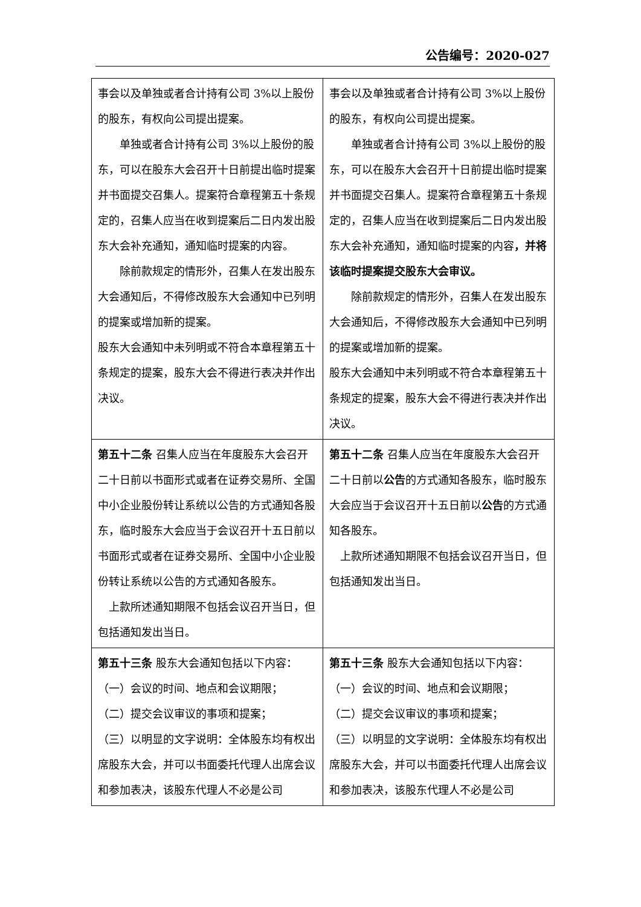公告编号：2020-027
| 事会以及单独或者合计持有公司 3%以上股份的股东，有权向公司提出提案。 单独或者合计持有公司 3%以上股份的股东，可以在股东大会召开十日前提出临时提案并书面提交召集人。提案符合章程第五十条规定的，召集人应当在收到提案后二日内发出股东大会补充通知，通知临时提案的内容。 除前款规定的情形外，召集人在发出股东大会通知后，不得修改股东大会通知中已列明的提案或增加新的提案。 股东大会通知中未列明或不符合本章程第五十条规定的提案，股东大会不得进行表决并作出决议。 | 事会以及单独或者合计持有公司 3%以上股份的股东，有权向公司提出提案。 单独或者合计持有公司 3%以上股份的股东，可以在股东大会召开十日前提出临时提案并书面提交召集人。提案符合章程第五十条规定的，召集人应当在收到提案后二日内发出股东大会补充通知，通知临时提案的内容 ，并将该临时提案提交股东大会审议。 除前款规定的情形外，召集人在发出股东大会通知后，不得修改股东大会通知中已列明的提案或增加新的提案。 股东大会通知中未列明或不符合本章程第五十条规定的提案，股东大会不得进行表决并作出决议。 |
| 第五十二条 召集人应当在年度股东大会召开二十日前以书面形式或者在证券交易所、全国中小企业股份转让系统以公告的方式通知各股东，临时股东大会应当于会议召开十五日前以书面形式或者在证券交易所、全国中小企业股份转让系统以公告的方式通知各股东。 上款所述通知期限不包括会议召开当日，但包括通知发出当日。 | 第五十二条 召集人应当在年度股东大会召开二十日前以 公告 的方式通知各股东，临时股东大会应当于会议召开十五日前以 公告 的方式通知各股东。 上款所述通知期限不包括会议召开当日，但包括通知发出当日。 |
| 第五十三条 股东大会通知包括以下内容： （一）会议的时间、地点和会议期限； （二）提交会议审议的事项和提案； （三）以明显的文字说明：全体股东均有权出席股东大会，并可以书面委托代理人出席会议和参加表决，该股东代理人不必是公司 | 第五十三条 股东大会通知包括以下内容： （一）会议的时间、地点和会议期限； （二）提交会议审议的事项和提案； （三）以明显的文字说明：全体股东均有权出席股东大会，并可以书面委托代理人出席会议和参加表决，该股东代理人不必是公司 |